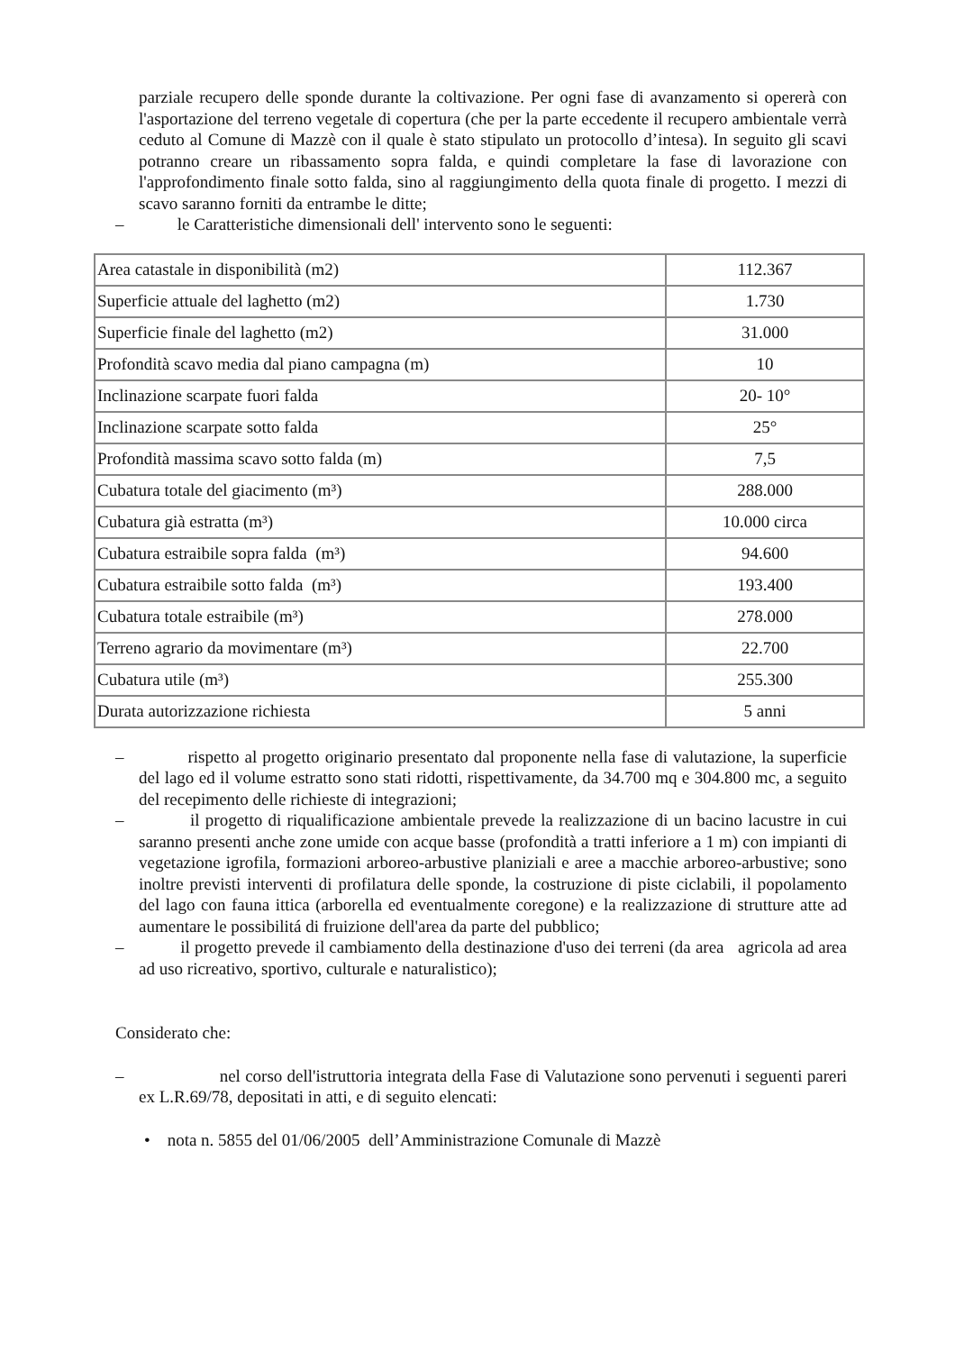parziale recupero delle sponde durante la coltivazione. Per ogni fase di avanzamento si opererà con l'asportazione del terreno vegetale di copertura (che per la parte eccedente il recupero ambientale verrà ceduto al Comune di Mazzè con il quale è stato stipulato un protocollo d’intesa). In seguito gli scavi potranno creare un ribassamento sopra falda, e quindi completare la fase di lavorazione con l'approfondimento finale sotto falda, sino al raggiungimento della quota finale di progetto. I mezzi di scavo saranno forniti da entrambe le ditte;
– le Caratteristiche dimensionali dell' intervento sono le seguenti:
| Area catastale in disponibilità (m2) | 112.367 |
| Superficie attuale del laghetto (m2) | 1.730 |
| Superficie finale del laghetto (m2) | 31.000 |
| Profondità scavo media dal piano campagna (m) | 10 |
| Inclinazione scarpate fuori falda | 20- 10° |
| Inclinazione scarpate sotto falda | 25° |
| Profondità massima scavo sotto falda (m) | 7,5 |
| Cubatura totale del giacimento (m³) | 288.000 |
| Cubatura già estratta (m³) | 10.000 circa |
| Cubatura estraibile sopra falda (m³) | 94.600 |
| Cubatura estraibile sotto falda (m³) | 193.400 |
| Cubatura totale estraibile (m³) | 278.000 |
| Terreno agrario da movimentare (m³) | 22.700 |
| Cubatura utile (m³) | 255.300 |
| Durata autorizzazione richiesta | 5 anni |
– rispetto al progetto originario presentato dal proponente nella fase di valutazione, la superficie del lago ed il volume estratto sono stati ridotti, rispettivamente, da 34.700 mq e 304.800 mc, a seguito del recepimento delle richieste di integrazioni;
– il progetto di riqualificazione ambientale prevede la realizzazione di un bacino lacustre in cui saranno presenti anche zone umide con acque basse (profondità a tratti inferiore a 1 m) con impianti di vegetazione igrofila, formazioni arboreo-arbustive planiziali e aree a macchie arboreo-arbustive; sono inoltre previsti interventi di profilatura delle sponde, la costruzione di piste ciclabili, il popolamento del lago con fauna ittica (arborella ed eventualmente coregone) e la realizzazione di strutture atte ad aumentare le possibilitá di fruizione dell'area da parte del pubblico;
– il progetto prevede il cambiamento della destinazione d'uso dei terreni (da area agricola ad area ad uso ricreativo, sportivo, culturale e naturalistico);
Considerato che:
– nel corso dell'istruttoria integrata della Fase di Valutazione sono pervenuti i seguenti pareri ex L.R.69/78, depositati in atti, e di seguito elencati:
• nota n. 5855 del 01/06/2005 dell’Amministrazione Comunale di Mazzè